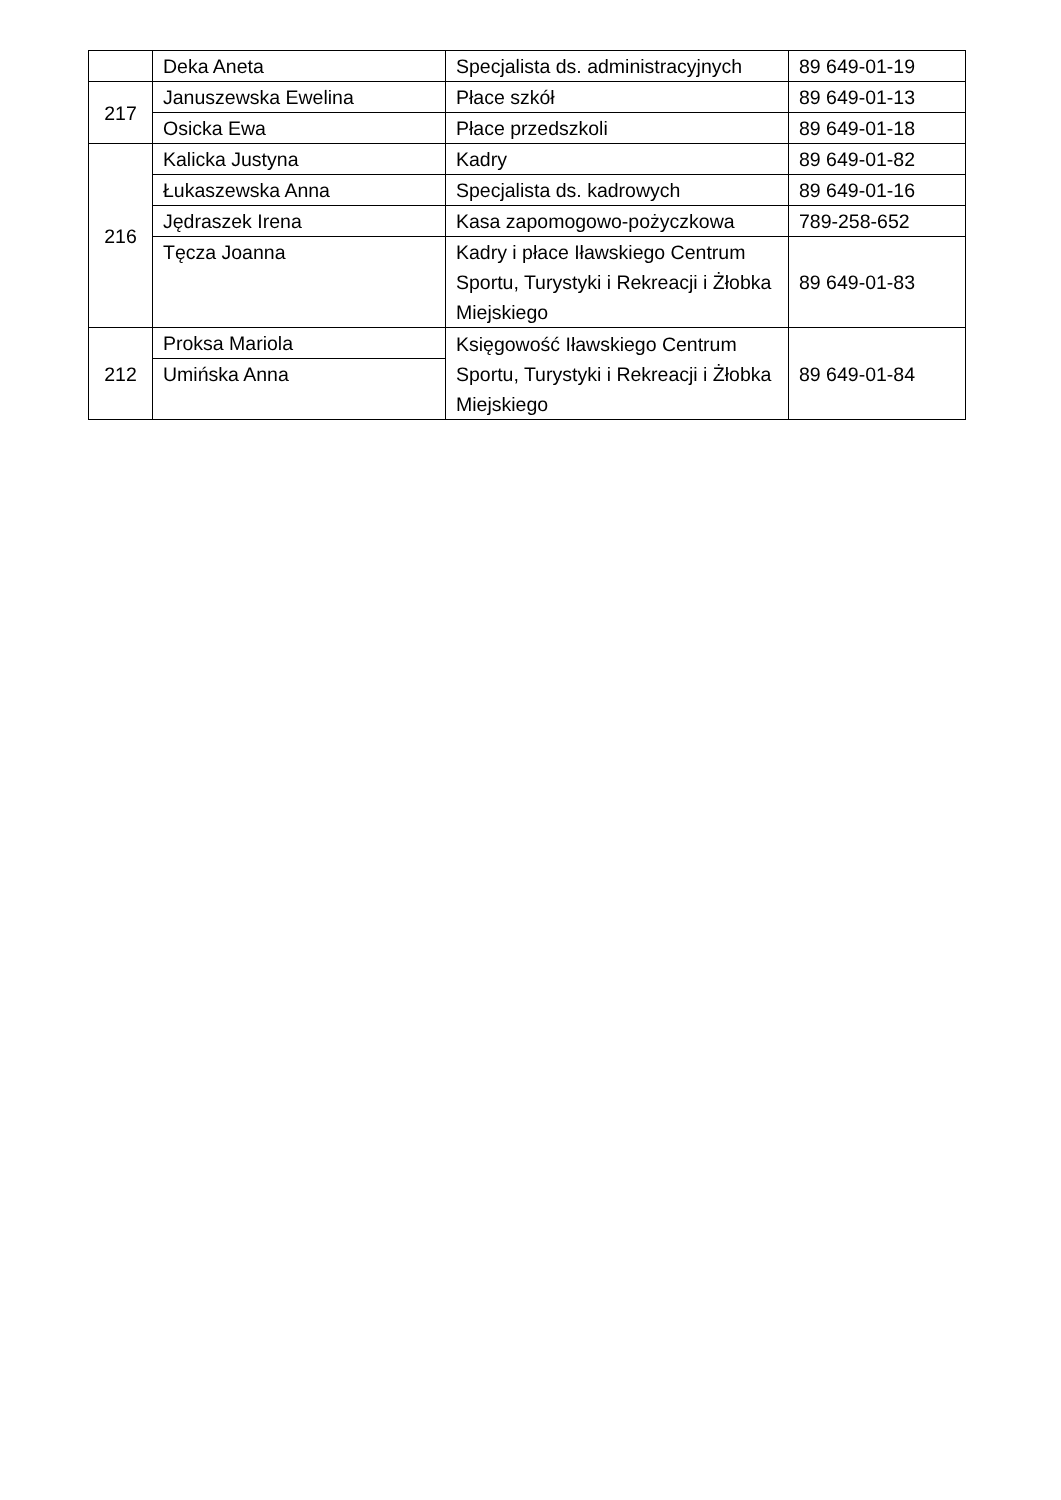| | Deka Aneta | Specjalista ds. administracyjnych | 89 649-01-19 |
| 217 | Januszewska Ewelina | Płace szkół | 89 649-01-13 |
| | Osicka Ewa | Płace przedszkoli | 89 649-01-18 |
| 216 | Kalicka Justyna | Kadry | 89 649-01-82 |
| | Łukaszewska Anna | Specjalista ds. kadrowych | 89 649-01-16 |
| | Jędraszek Irena | Kasa zapomogowo-pożyczkowa | 789-258-652 |
| | Tęcza Joanna | Kadry i płace Iławskiego Centrum Sportu, Turystyki i Rekreacji i Żłobka Miejskiego | 89 649-01-83 |
| 212 | Proksa Mariola | Księgowość Iławskiego Centrum Sportu, Turystyki i Rekreacji i Żłobka Miejskiego | 89 649-01-84 |
| | Umińska Anna | | |